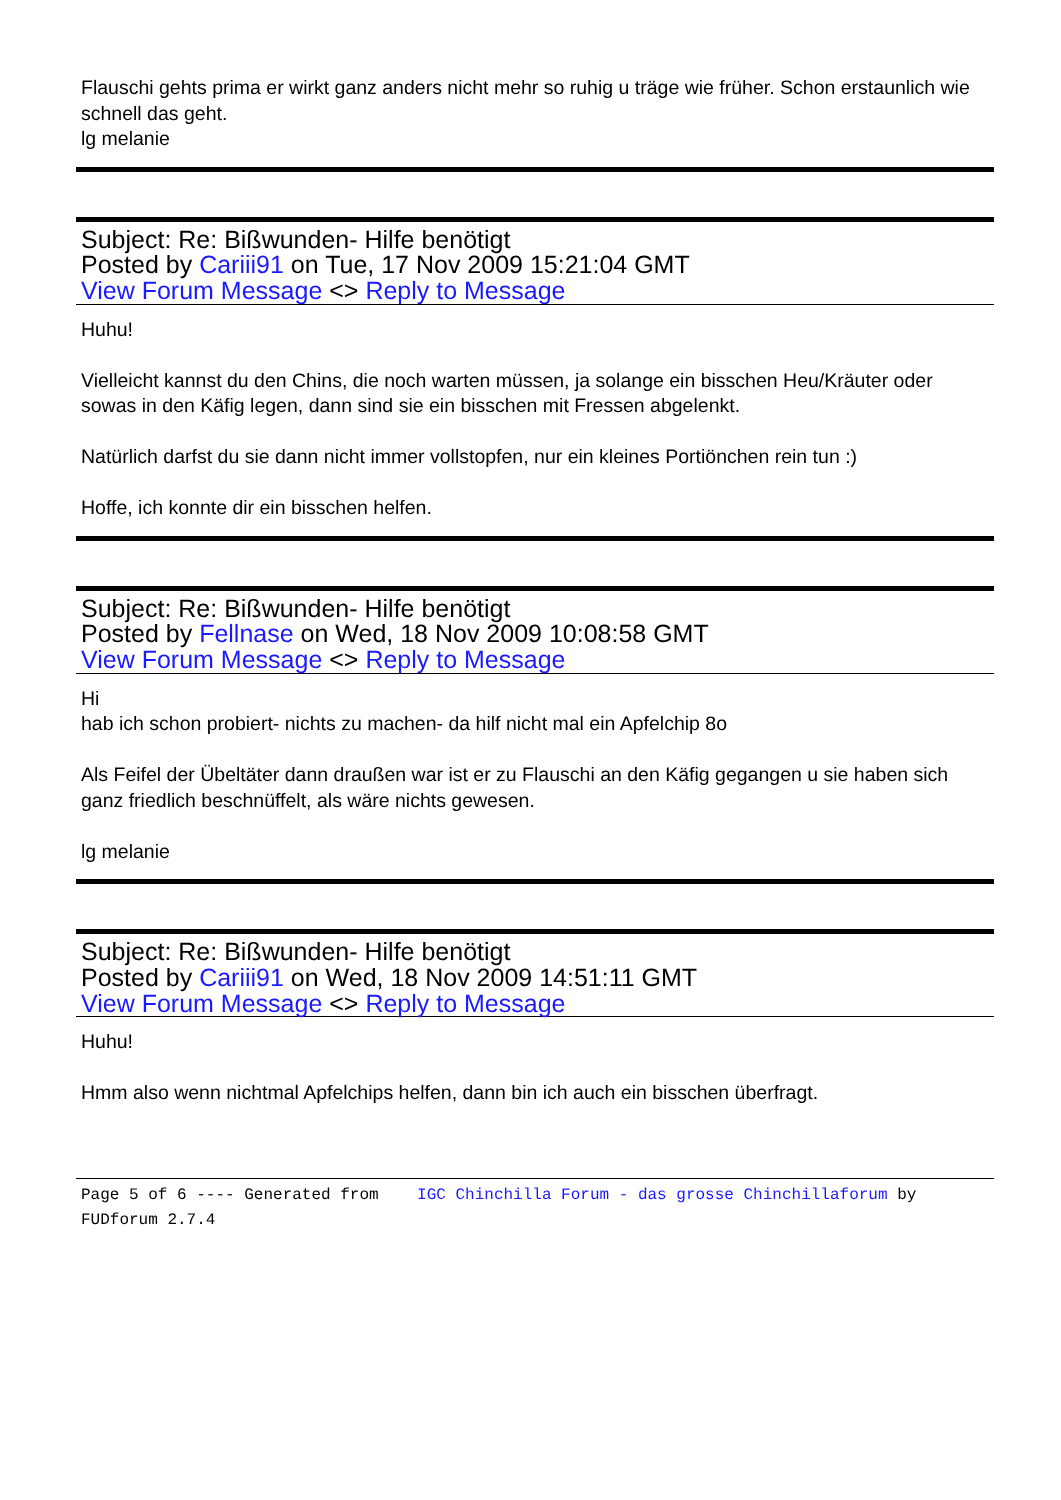Flauschi gehts prima er wirkt ganz anders nicht mehr so ruhig u träge wie früher. Schon erstaunlich wie schnell das geht.
lg melanie
Subject: Re: Bißwunden- Hilfe benötigt
Posted by Cariii91 on Tue, 17 Nov 2009 15:21:04 GMT
View Forum Message <> Reply to Message
Huhu!
Vielleicht kannst du den Chins, die noch warten müssen, ja solange ein bisschen Heu/Kräuter oder sowas in den Käfig legen, dann sind sie ein bisschen mit Fressen abgelenkt.
Natürlich darfst du sie dann nicht immer vollstopfen, nur ein kleines Portiönchen rein tun :)
Hoffe, ich konnte dir ein bisschen helfen.
Subject: Re: Bißwunden- Hilfe benötigt
Posted by Fellnase on Wed, 18 Nov 2009 10:08:58 GMT
View Forum Message <> Reply to Message
Hi
hab ich schon probiert- nichts zu machen- da hilf nicht mal ein Apfelchip 8o
Als Feifel der Übeltäter dann draußen war ist er zu Flauschi an den Käfig gegangen u sie haben sich ganz friedlich beschnüffelt, als wäre nichts gewesen.
lg melanie
Subject: Re: Bißwunden- Hilfe benötigt
Posted by Cariii91 on Wed, 18 Nov 2009 14:51:11 GMT
View Forum Message <> Reply to Message
Huhu!
Hmm also wenn nichtmal Apfelchips helfen, dann bin ich auch ein bisschen überfragt.
Page 5 of 6 ---- Generated from IGC Chinchilla Forum - das grosse Chinchillaforum by FUDforum 2.7.4